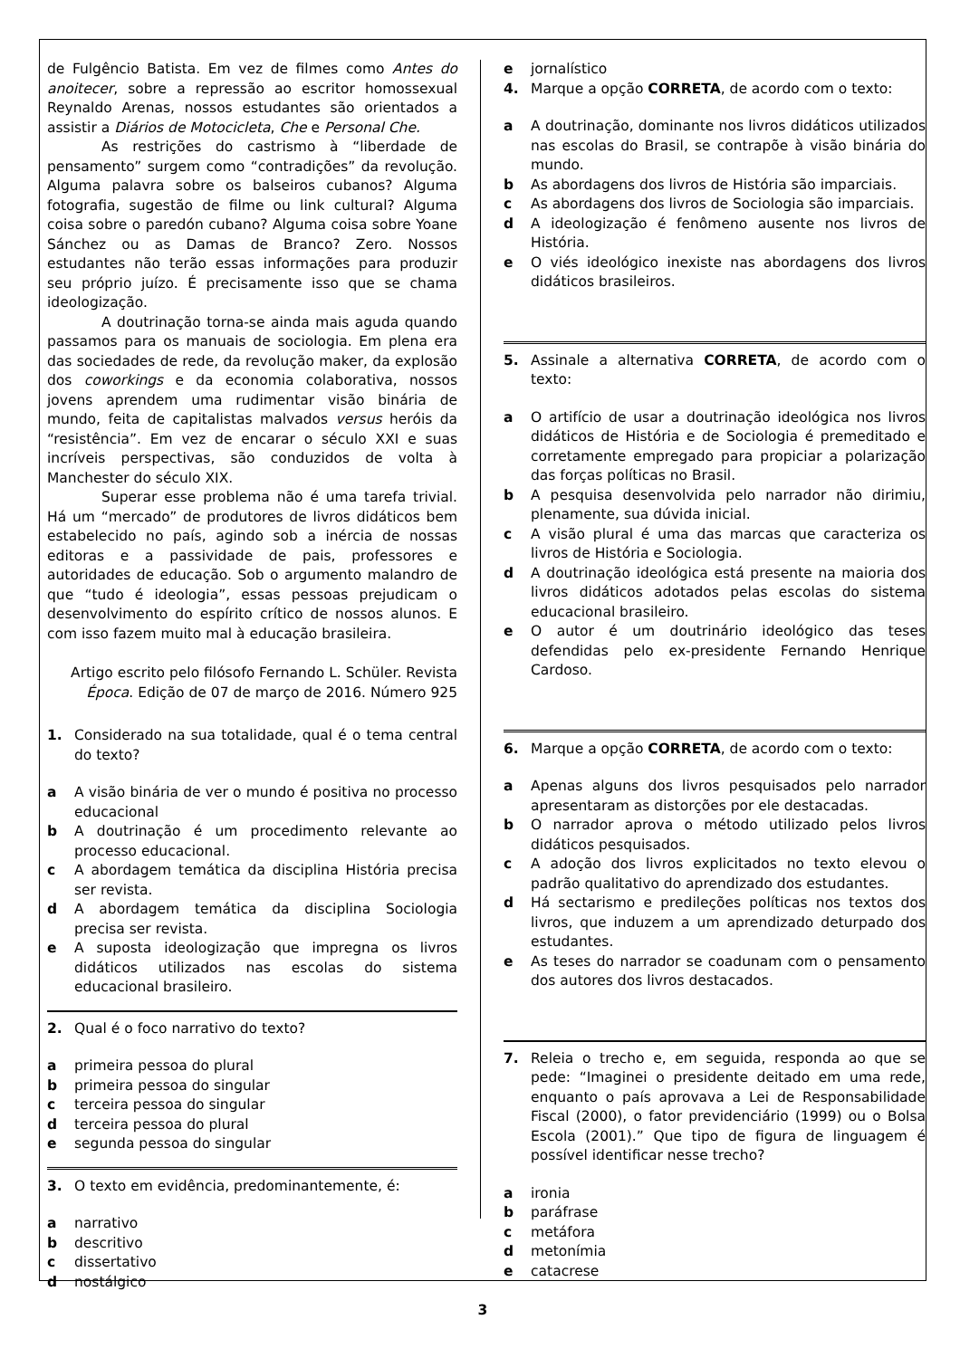de Fulgêncio Batista. Em vez de filmes como Antes do anoitecer, sobre a repressão ao escritor homossexual Reynaldo Arenas, nossos estudantes são orientados a assistir a Diários de Motocicleta, Che e Personal Che.
As restrições do castrismo à “liberdade de pensamento” surgem como “contradições” da revolução. Alguma palavra sobre os balseiros cubanos? Alguma fotografia, sugestão de filme ou link cultural? Alguma coisa sobre o paredón cubano? Alguma coisa sobre Yoane Sánchez ou as Damas de Branco? Zero. Nossos estudantes não terão essas informações para produzir seu próprio juízo. É precisamente isso que se chama ideologização.
A doutrinação torna-se ainda mais aguda quando passamos para os manuais de sociologia. Em plena era das sociedades de rede, da revolução maker, da explosão dos coworkings e da economia colaborativa, nossos jovens aprendem uma rudimentar visão binária de mundo, feita de capitalistas malvados versus heróis da “resistência”. Em vez de encarar o século XXI e suas incríveis perspectivas, são conduzidos de volta à Manchester do século XIX.
Superar esse problema não é uma tarefa trivial. Há um “mercado” de produtores de livros didáticos bem estabelecido no país, agindo sob a inércia de nossas editoras e a passividade de pais, professores e autoridades de educação. Sob o argumento malandro de que “tudo é ideologia”, essas pessoas prejudicam o desenvolvimento do espírito crítico de nossos alunos. E com isso fazem muito mal à educação brasileira.
Artigo escrito pelo filósofo Fernando L. Schüler. Revista Época. Edição de 07 de março de 2016. Número 925
1. Considerado na sua totalidade, qual é o tema central do texto?
a A visão binária de ver o mundo é positiva no processo educacional
b A doutrinação é um procedimento relevante ao processo educacional.
c A abordagem temática da disciplina História precisa ser revista.
d A abordagem temática da disciplina Sociologia precisa ser revista.
e A suposta ideologização que impregna os livros didáticos utilizados nas escolas do sistema educacional brasileiro.
2. Qual é o foco narrativo do texto?
a primeira pessoa do plural
b primeira pessoa do singular
c terceira pessoa do singular
d terceira pessoa do plural
e segunda pessoa do singular
3. O texto em evidência, predominantemente, é:
a narrativo
b descritivo
c dissertativo
d nostálgico
e jornalístico
4. Marque a opção CORRETA, de acordo com o texto:
a A doutrinação, dominante nos livros didáticos utilizados nas escolas do Brasil, se contrapõe à visão binária do mundo.
b As abordagens dos livros de História são imparciais.
c As abordagens dos livros de Sociologia são imparciais.
d A ideologização é fenômeno ausente nos livros de História.
e O viés ideológico inexiste nas abordagens dos livros didáticos brasileiros.
5. Assinale a alternativa CORRETA, de acordo com o texto:
a O artifício de usar a doutrinação ideológica nos livros didáticos de História e de Sociologia é premeditado e corretamente empregado para propiciar a polarização das forças políticas no Brasil.
b A pesquisa desenvolvida pelo narrador não dirimiu, plenamente, sua dúvida inicial.
c A visão plural é uma das marcas que caracteriza os livros de História e Sociologia.
d A doutrinação ideológica está presente na maioria dos livros didáticos adotados pelas escolas do sistema educacional brasileiro.
e O autor é um doutrinário ideológico das teses defendidas pelo ex-presidente Fernando Henrique Cardoso.
6. Marque a opção CORRETA, de acordo com o texto:
a Apenas alguns dos livros pesquisados pelo narrador apresentaram as distorções por ele destacadas.
b O narrador aprova o método utilizado pelos livros didáticos pesquisados.
c A adoção dos livros explicitados no texto elevou o padrão qualitativo do aprendizado dos estudantes.
d Há sectarismo e predileções políticas nos textos dos livros, que induzem a um aprendizado deturpado dos estudantes.
e As teses do narrador se coadunam com o pensamento dos autores dos livros destacados.
7. Releia o trecho e, em seguida, responda ao que se pede: “Imaginei o presidente deitado em uma rede, enquanto o país aprovava a Lei de Responsabilidade Fiscal (2000), o fator previdenciário (1999) ou o Bolsa Escola (2001).” Que tipo de figura de linguagem é possível identificar nesse trecho?
a ironia
b paráfrase
c metáfora
d metonímia
e catacrese
3